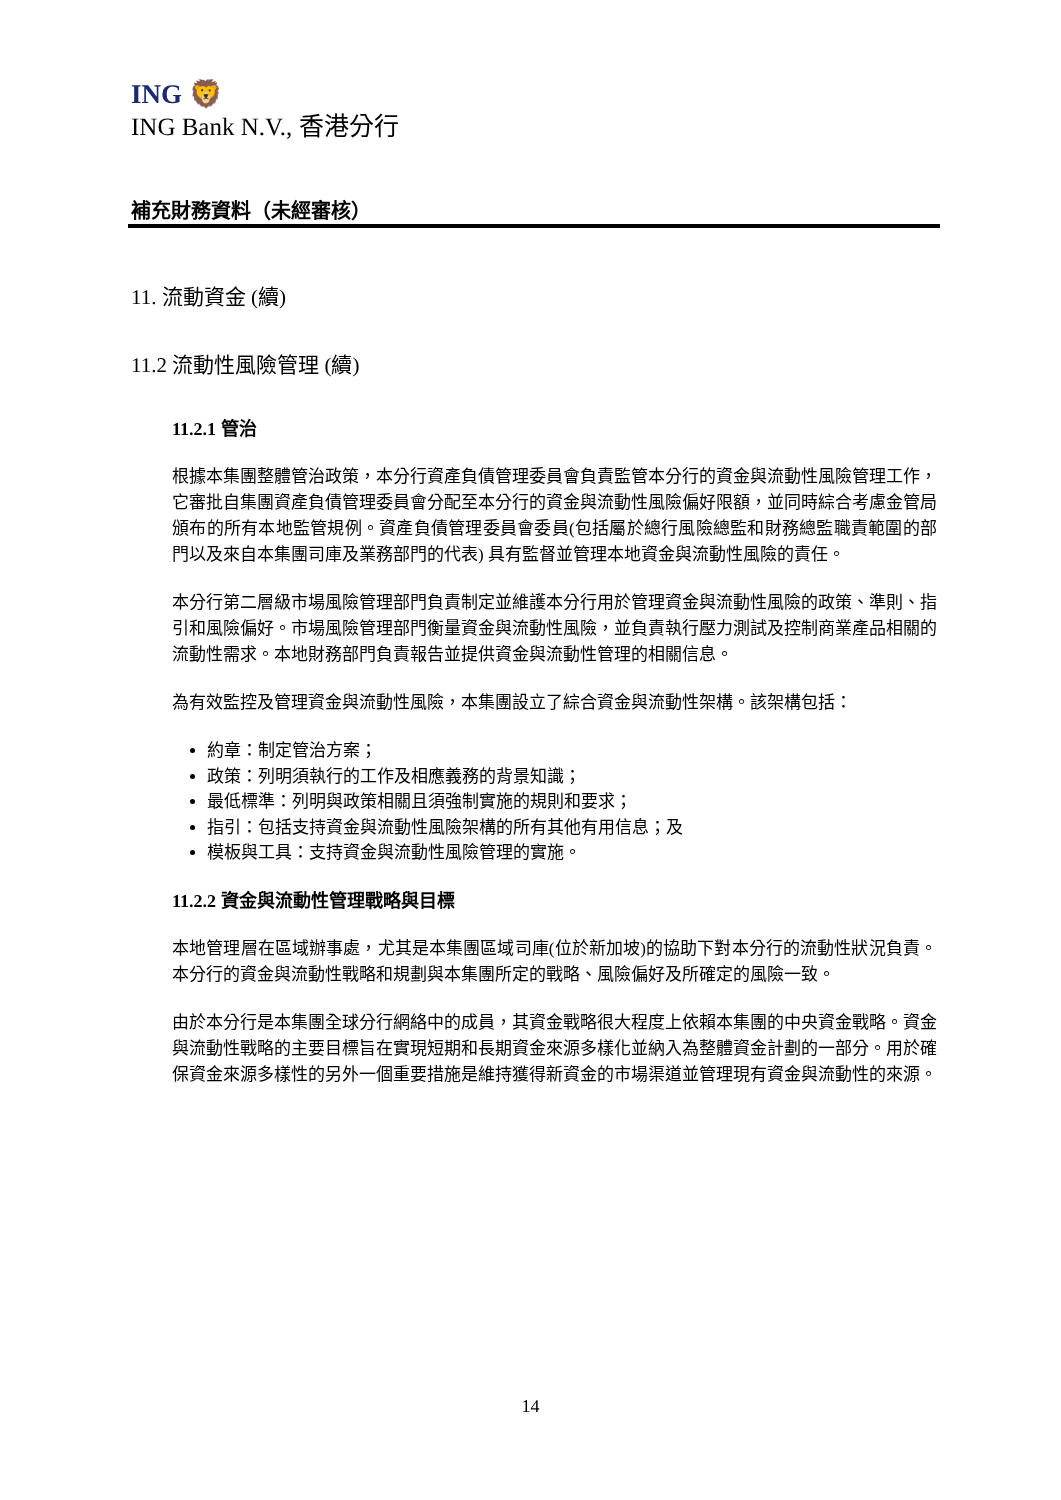ING 🦁
ING Bank N.V., 香港分行
補充財務資料（未經審核）
11. 流動資金 (續)
11.2 流動性風險管理 (續)
11.2.1 管治
根據本集團整體管治政策，本分行資產負債管理委員會負責監管本分行的資金與流動性風險管理工作，它審批自集團資產負債管理委員會分配至本分行的資金與流動性風險偏好限額，並同時綜合考慮金管局頒布的所有本地監管規例。資產負債管理委員會委員(包括屬於總行風險總監和財務總監職責範圍的部門以及來自本集團司庫及業務部門的代表) 具有監督並管理本地資金與流動性風險的責任。
本分行第二層級市場風險管理部門負責制定並維護本分行用於管理資金與流動性風險的政策、準則、指引和風險偏好。市場風險管理部門衡量資金與流動性風險，並負責執行壓力測試及控制商業產品相關的流動性需求。本地財務部門負責報告並提供資金與流動性管理的相關信息。
為有效監控及管理資金與流動性風險，本集團設立了綜合資金與流動性架構。該架構包括：
約章：制定管治方案；
政策：列明須執行的工作及相應義務的背景知識；
最低標準：列明與政策相關且須強制實施的規則和要求；
指引：包括支持資金與流動性風險架構的所有其他有用信息；及
模板與工具：支持資金與流動性風險管理的實施。
11.2.2 資金與流動性管理戰略與目標
本地管理層在區域辦事處，尤其是本集團區域司庫(位於新加坡)的協助下對本分行的流動性狀況負責。本分行的資金與流動性戰略和規劃與本集團所定的戰略、風險偏好及所確定的風險一致。
由於本分行是本集團全球分行網絡中的成員，其資金戰略很大程度上依賴本集團的中央資金戰略。資金與流動性戰略的主要目標旨在實現短期和長期資金來源多樣化並納入為整體資金計劃的一部分。用於確保資金來源多樣性的另外一個重要措施是維持獲得新資金的市場渠道並管理現有資金與流動性的來源。
14